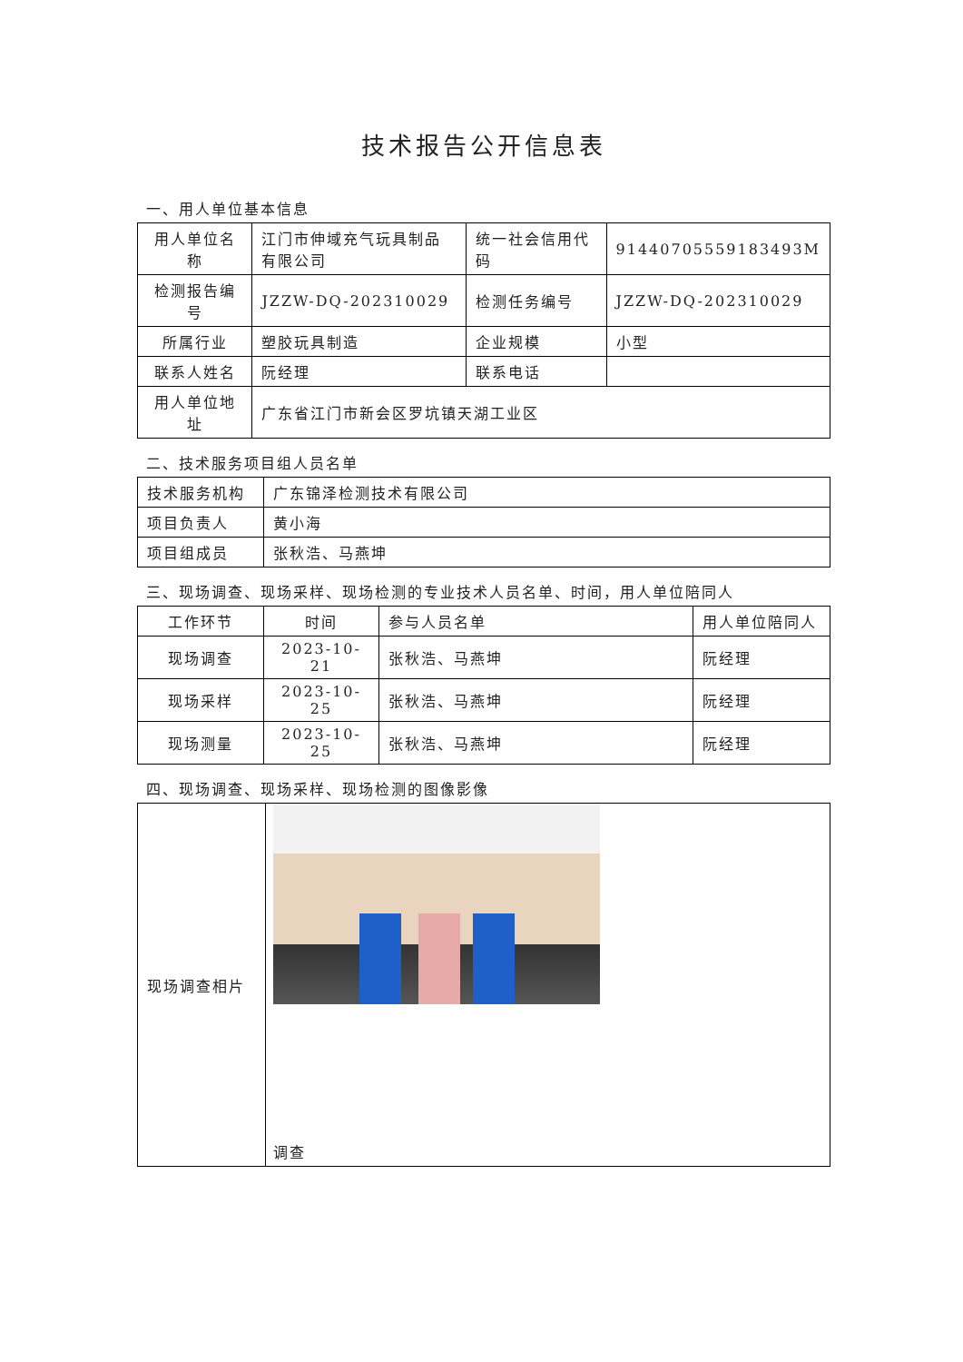技术报告公开信息表
一、用人单位基本信息
| 用人单位名称 | 江门市伸域充气玩具制品有限公司 | 统一社会信用代码 | 91440705559183493M |
| 检测报告编号 | JZZW-DQ-202310029 | 检测任务编号 | JZZW-DQ-202310029 |
| 所属行业 | 塑胶玩具制造 | 企业规模 | 小型 |
| 联系人姓名 | 阮经理 | 联系电话 | |
| 用人单位地址 | 广东省江门市新会区罗坑镇天湖工业区 | | |
二、技术服务项目组人员名单
| 技术服务机构 | 广东锦泽检测技术有限公司 |
| 项目负责人 | 黄小海 |
| 项目组成员 | 张秋浩、马燕坤 |
三、现场调查、现场采样、现场检测的专业技术人员名单、时间，用人单位陪同人
| 工作环节 | 时间 | 参与人员名单 | 用人单位陪同人 |
| --- | --- | --- | --- |
| 现场调查 | 2023-10-21 | 张秋浩、马燕坤 | 阮经理 |
| 现场采样 | 2023-10-25 | 张秋浩、马燕坤 | 阮经理 |
| 现场测量 | 2023-10-25 | 张秋浩、马燕坤 | 阮经理 |
四、现场调查、现场采样、现场检测的图像影像
| 现场调查相片 | 调查 |